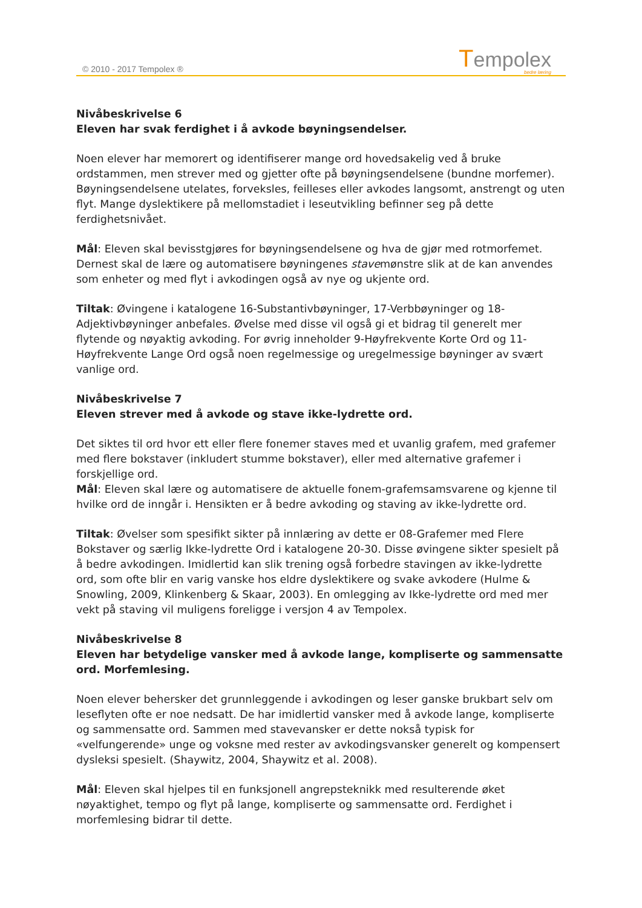© 2010 - 2017 Tempolex ® Tempolex
bedre læring
Nivåbeskrivelse 6
Eleven har svak ferdighet i å avkode bøyningsendelser.
Noen elever har memorert og identifiserer mange ord hovedsakelig ved å bruke ordstammen, men strever med og gjetter ofte på bøyningsendelsene (bundne morfemer). Bøyningsendelsene utelates, forveksles, feilleses eller avkodes langsomt, anstrengt og uten flyt. Mange dyslektikere på mellomstadiet i leseutvikling befinner seg på dette ferdighetsnivået.
Mål: Eleven skal bevisstgjøres for bøyningsendelsene og hva de gjør med rotmorfemet. Dernest skal de lære og automatisere bøyningenes stavemønstre slik at de kan anvendes som enheter og med flyt i avkodingen også av nye og ukjente ord.
Tiltak: Øvingene i katalogene 16-Substantivbøyninger, 17-Verbbøyninger og 18-Adjektivbøyninger anbefales. Øvelse med disse vil også gi et bidrag til generelt mer flytende og nøyaktig avkoding. For øvrig inneholder 9-Høyfrekvente Korte Ord og 11-Høyfrekvente Lange Ord også noen regelmessige og uregelmessige bøyninger av svært vanlige ord.
Nivåbeskrivelse 7
Eleven strever med å avkode og stave ikke-lydrette ord.
Det siktes til ord hvor ett eller flere fonemer staves med et uvanlig grafem, med grafemer med flere bokstaver (inkludert stumme bokstaver), eller med alternative grafemer i forskjellige ord.
Mål: Eleven skal lære og automatisere de aktuelle fonem-grafemsamsvarene og kjenne til hvilke ord de inngår i. Hensikten er å bedre avkoding og staving av ikke-lydrette ord.
Tiltak: Øvelser som spesifikt sikter på innlæring av dette er 08-Grafemer med Flere Bokstaver og særlig Ikke-lydrette Ord i katalogene 20-30. Disse øvingene sikter spesielt på å bedre avkodingen. Imidlertid kan slik trening også forbedre stavingen av ikke-lydrette ord, som ofte blir en varig vanske hos eldre dyslektikere og svake avkodere (Hulme & Snowling, 2009, Klinkenberg & Skaar, 2003). En omlegging av Ikke-lydrette ord med mer vekt på staving vil muligens foreligge i versjon 4 av Tempolex.
Nivåbeskrivelse 8
Eleven har betydelige vansker med å avkode lange, kompliserte og sammensatte ord. Morfemlesing.
Noen elever behersker det grunnleggende i avkodingen og leser ganske brukbart selv om leseflyten ofte er noe nedsatt. De har imidlertid vansker med å avkode lange, kompliserte og sammensatte ord. Sammen med stavevansker er dette nokså typisk for «velfungerende» unge og voksne med rester av avkodingsvansker generelt og kompensert dysleksi spesielt. (Shaywitz, 2004, Shaywitz et al. 2008).
Mål: Eleven skal hjelpes til en funksjonell angrepsteknikk med resulterende øket nøyaktighet, tempo og flyt på lange, kompliserte og sammensatte ord. Ferdighet i morfemlesing bidrar til dette.